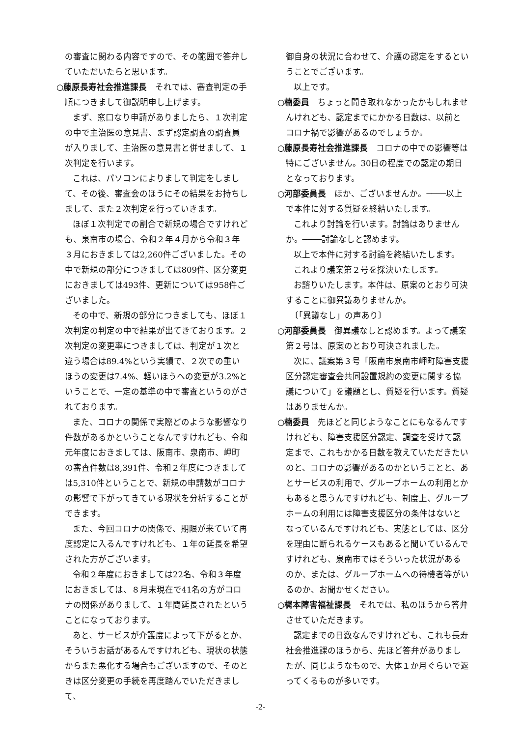の審査に関わる内容ですので、その範囲で答弁していただいたらと思います。
○藤原長寿社会推進課長　それでは、審査判定の手順につきまして御説明申し上げます。
まず、窓口なり申請がありましたら、１次判定の中で主治医の意見書、まず認定調査の調査員が入りまして、主治医の意見書と併せまして、１次判定を行います。
これは、パソコンによりまして判定をしまして、その後、審査会のほうにその結果をお持ちしまして、また２次判定を行っていきます。
ほぼ１次判定での割合で新規の場合ですけれども、泉南市の場合、令和２年４月から令和３年３月におきましては2,260件ございました。その中で新規の部分につきましては809件、区分変更におきましては493件、更新については958件ございました。
その中で、新規の部分につきましても、ほぼ１次判定の判定の中で結果が出てきております。２次判定の変更率につきましては、判定が１次と違う場合は89.4%という実績で、２次での重いほうの変更は7.4%、軽いほうへの変更が3.2%ということで、一定の基準の中で審査というのがされております。
また、コロナの関係で実際どのような影響なり件数があるかということなんですけれども、令和元年度におきましては、阪南市、泉南市、岬町の審査件数は8,391件、令和２年度につきましては5,310件ということで、新規の申請数がコロナの影響で下がってきている現状を分析することができます。
また、今回コロナの関係で、期限が来ていて再度認定に入るんですけれども、１年の延長を希望された方がございます。
令和２年度におきましては22名、令和３年度におきましては、８月末現在で41名の方がコロナの関係がありまして、１年間延長されたということになっております。
あと、サービスが介護度によって下がるとか、そういうお話があるんですけれども、現状の状態からまた悪化する場合もございますので、そのときは区分変更の手続を再度踏んでいただきまして、
御自身の状況に合わせて、介護の認定をするということでございます。
以上です。
○楠委員　ちょっと聞き取れなかったかもしれませんけれども、認定までにかかる日数は、以前とコロナ禍で影響があるのでしょうか。
○藤原長寿社会推進課長　コロナの中での影響等は特にございません。30日の程度での認定の期日となっております。
○河部委員長　ほか、ございませんか。────以上で本件に対する質疑を終結いたします。
これより討論を行います。討論はありませんか。────討論なしと認めます。
以上で本件に対する討論を終結いたします。
これより議案第２号を採決いたします。
お諮りいたします。本件は、原案のとおり可決することに御異議ありませんか。
　〔「異議なし」の声あり〕
○河部委員長　御異議なしと認めます。よって議案第２号は、原案のとおり可決されました。
次に、議案第３号「阪南市泉南市岬町障害支援区分認定審査会共同設置規約の変更に関する協議について」を議題とし、質疑を行います。質疑はありませんか。
○楠委員　先ほどと同じようなことにもなるんですけれども、障害支援区分認定、調査を受けて認定まで、これもかかる日数を教えていただきたいのと、コロナの影響があるのかということと、あとサービスの利用で、グループホームの利用とかもあると思うんですけれども、制度上、グループホームの利用には障害支援区分の条件はないとなっているんですけれども、実態としては、区分を理由に断られるケースもあると聞いているんですけれども、泉南市ではそういった状況があるのか、または、グループホームへの待機者等がいるのか、お聞かせください。
○梶本障害福祉課長　それでは、私のほうから答弁させていただきます。
認定までの日数なんですけれども、これも長寿社会推進課のほうから、先ほど答弁がありましたが、同じようなもので、大体１か月ぐらいで返ってくるものが多いです。
-2-